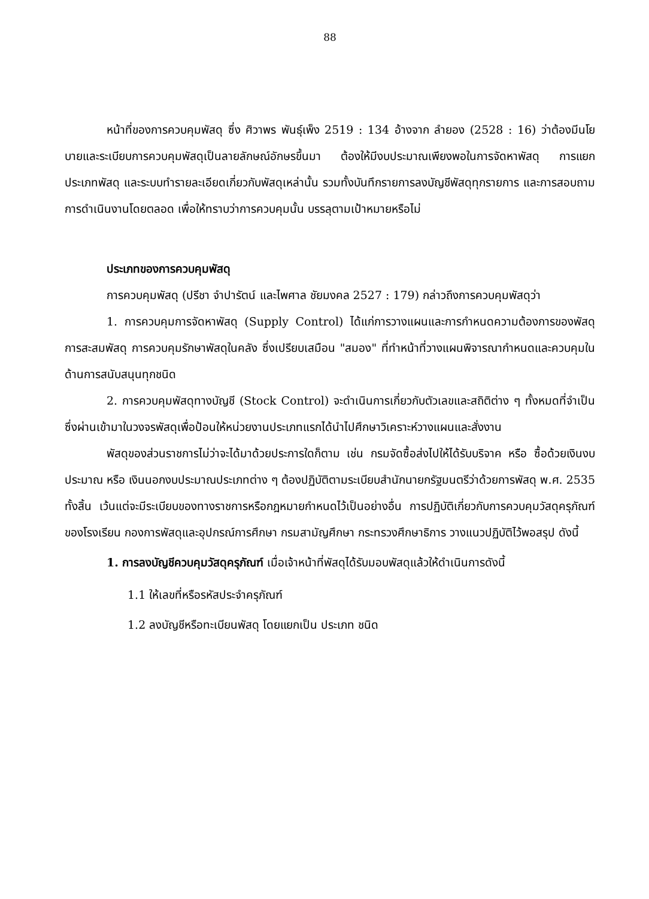88
หน้าที่ของการควบคุมพัสดุ ซึ่ง ศิวาพร พันธุ์เพ็ง 2519 : 134 อ้างจาก ลำยอง (2528 : 16) ว่าต้องมีนโยบายและระเบียบการควบคุมพัสดุเป็นลายลักษณ์อักษรขึ้นมา ต้องให้มีงบประมาณเพียงพอในการจัดหาพัสดุ การแยกประเภทพัสดุ และระบบทำรายละเอียดเกี่ยวกับพัสดุเหล่านั้น รวมทั้งบันทึกรายการลงบัญชีพัสดุทุกรายการ และการสอบถามการดำเนินงานโดยตลอด เพื่อให้ทราบว่าการควบคุมนั้น บรรลุตามเป้าหมายหรือไม่
ประเภทของการควบคุมพัสดุ
การควบคุมพัสดุ (ปรีชา จำปารัตน์ และไพศาล ชัยมงคล 2527 : 179) กล่าวถึงการควบคุมพัสดุว่า
1. การควบคุมการจัดหาพัสดุ (Supply Control) ได้แก่การวางแผนและการกำหนดความต้องการของพัสดุ การสะสมพัสดุ การควบคุมรักษาพัสดุในคลัง ซึ่งเปรียบเสมือน "สมอง" ที่ทำหน้าที่วางแผนพิจารณากำหนดและควบคุมในด้านการสนับสนุนทุกชนิด
2. การควบคุมพัสดุทางบัญชี (Stock Control) จะดำเนินการเกี่ยวกับตัวเลขและสถิติต่าง ๆ ทั้งหมดที่จำเป็น ซึ่งผ่านเข้ามาในวงจรพัสดุเพื่อป้อนให้หน่วยงานประเภทแรกได้นำไปศึกษาวิเคราะห์วางแผนและสั่งงาน
พัสดุของส่วนราชการไม่ว่าจะได้มาด้วยประการใดก็ตาม เช่น กรมจัดซื้อส่งไปให้ได้รับบริจาค หรือ ซื้อด้วยเงินงบประมาณ หรือ เงินนอกงบประมาณประเภทต่าง ๆ ต้องปฏิบัติตามระเบียบสำนักนายกรัฐมนตรีว่าด้วยการพัสดุ พ.ศ. 2535 ทั้งสิ้น เว้นแต่จะมีระเบียบของทางราชการหรือกฎหมายกำหนดไว้เป็นอย่างอื่น การปฏิบัติเกี่ยวกับการควบคุมวัสดุครุภัณฑ์ของโรงเรียน กองการพัสดุและอุปกรณ์การศึกษา กรมสามัญศึกษา กระทรวงศึกษาธิการ วางแนวปฏิบัติไว้พอสรุป ดังนี้
1. การลงบัญชีควบคุมวัสดุครุภัณฑ์ เมื่อเจ้าหน้าที่พัสดุได้รับมอบพัสดุแล้วให้ดำเนินการดังนี้
1.1 ให้เลขที่หรือรหัสประจำครุภัณฑ์
1.2 ลงบัญชีหรือทะเบียนพัสดุ โดยแยกเป็น ประเภท ชนิด